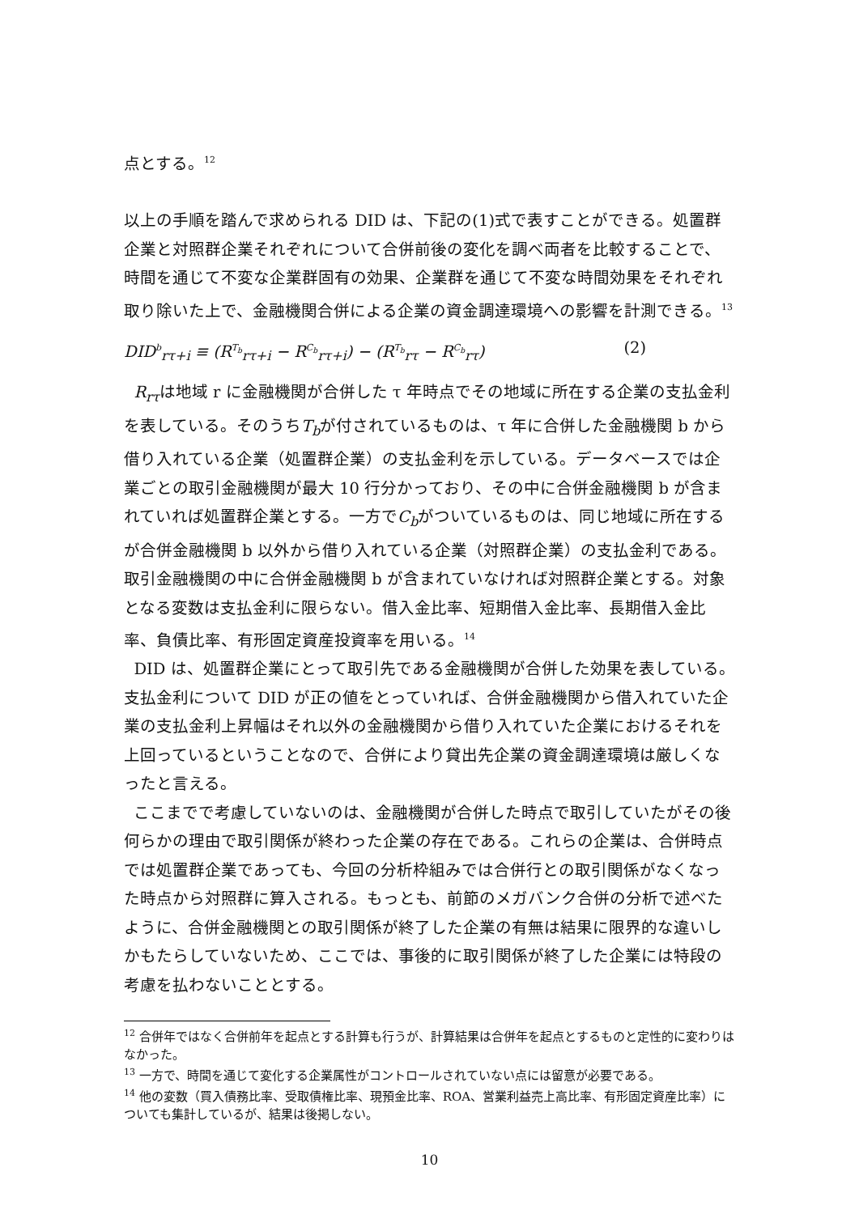点とする。<sup>12</sup>
以上の手順を踏んで求められる DID は、下記の(1)式で表すことができる。処置群企業と対照群企業それぞれについて合併前後の変化を調べ両者を比較することで、時間を通じて不変な企業群固有の効果、企業群を通じて不変な時間効果をそれぞれ取り除いた上で、金融機関合併による企業の資金調達環境への影響を計測できる。<sup>13</sup>
DID<sup>b</sup><sub>rτ+i</sub> ≡ (R<sup>T<sub>b</sub></sup><sub>rτ+i</sub> − R<sup>C<sub>b</sub></sup><sub>rτ+i</sub>) − (R<sup>T<sub>b</sub></sup><sub>rτ</sub> − R<sup>C<sub>b</sub></sup><sub>rτ</sub>) (2)
R<sub>rτ</sub>は地域 r に金融機関が合併した τ 年時点でその地域に所在する企業の支払金利を表している。そのうちT<sub>b</sub>が付されているものは、τ 年に合併した金融機関 b から借り入れている企業（処置群企業）の支払金利を示している。データベースでは企業ごとの取引金融機関が最大 10 行分かっており、その中に合併金融機関 b が含まれていれば処置群企業とする。一方でC<sub>b</sub>がついているものは、同じ地域に所在するが合併金融機関 b 以外から借り入れている企業（対照群企業）の支払金利である。取引金融機関の中に合併金融機関 b が含まれていなければ対照群企業とする。対象となる変数は支払金利に限らない。借入金比率、短期借入金比率、長期借入金比率、負債比率、有形固定資産投資率を用いる。<sup>14</sup>
DID は、処置群企業にとって取引先である金融機関が合併した効果を表している。支払金利について DID が正の値をとっていれば、合併金融機関から借入れていた企業の支払金利上昇幅はそれ以外の金融機関から借り入れていた企業におけるそれを上回っているということなので、合併により貸出先企業の資金調達環境は厳しくなったと言える。
ここまでで考慮していないのは、金融機関が合併した時点で取引していたがその後何らかの理由で取引関係が終わった企業の存在である。これらの企業は、合併時点では処置群企業であっても、今回の分析枠組みでは合併行との取引関係がなくなった時点から対照群に算入される。もっとも、前節のメガバンク合併の分析で述べたように、合併金融機関との取引関係が終了した企業の有無は結果に限界的な違いしかもたらしていないため、ここでは、事後的に取引関係が終了した企業には特段の考慮を払わないこととする。
<sup>12</sup> 合併年ではなく合併前年を起点とする計算も行うが、計算結果は合併年を起点とするものと定性的に変わりはなかった。
<sup>13</sup> 一方で、時間を通じて変化する企業属性がコントロールされていない点には留意が必要である。
<sup>14</sup> 他の変数（買入債務比率、受取債権比率、現預金比率、ROA、営業利益売上高比率、有形固定資産比率）についても集計しているが、結果は後掲しない。
10